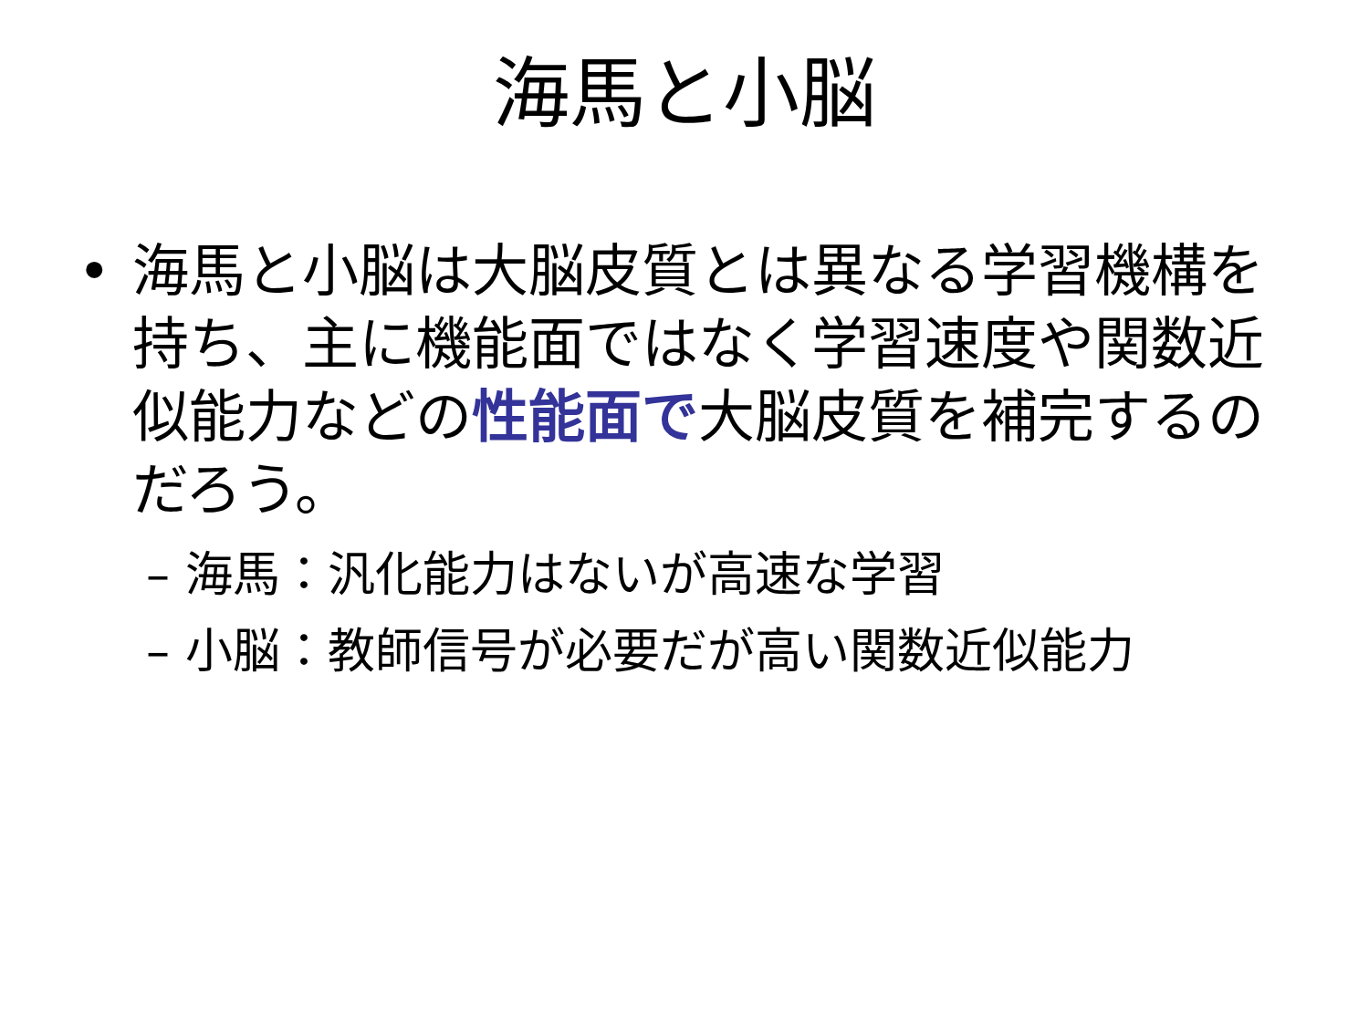海馬と小脳
• 海馬と小脳は大脳皮質とは異なる学習機構を持ち、主に機能面ではなく学習速度や関数近似能力などの性能面で大脳皮質を補完するのだろう。
– 海馬：汎化能力はないが高速な学習
– 小脳：教師信号が必要だが高い関数近似能力